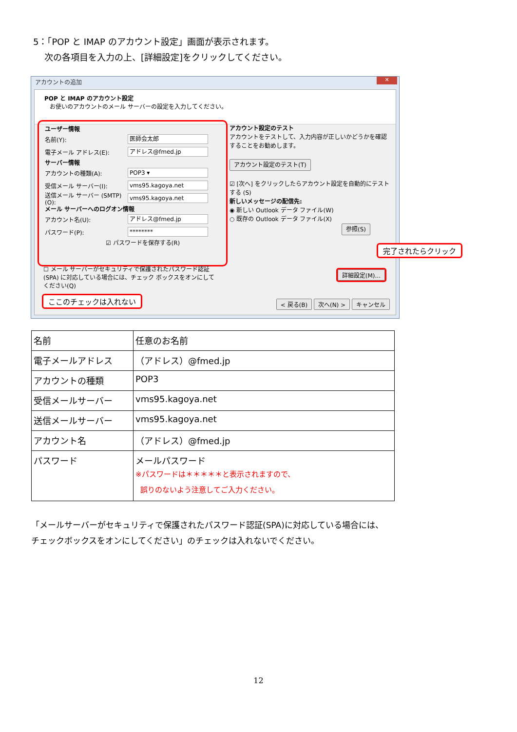5：「POP と IMAP のアカウント設定」画面が表示されます。
次の各項目を入力の上、[詳細設定]をクリックしてください。
アカウントの追加
✕
POP と IMAP のアカウント設定
お使いのアカウントのメール サーバーの設定を入力してください。
ユーザー情報
名前(Y):
医師会太郎
電子メール アドレス(E):
アドレス@fmed.jp
サーバー情報
アカウントの種類(A):
POP3 ▾
受信メール サーバー(I):
vms95.kagoya.net
送信メール サーバー (SMTP)(O):
vms95.kagoya.net
メール サーバーへのログオン情報
アカウント名(U):
アドレス@fmed.jp
パスワード(P):
********
☑ パスワードを保存する(R)
☐ メール サーバーがセキュリティで保護されたパスワード認証 (SPA) に対応している場合には、チェック ボックスをオンにしてください(Q)
アカウント設定のテスト
アカウントをテストして、入力内容が正しいかどうかを確認することをお勧めします。
アカウント設定のテスト(T)
☑ [次へ] をクリックしたらアカウント設定を自動的にテストする (S)
新しいメッセージの配信先:
◉ 新しい Outlook データ ファイル(W)
○ 既存の Outlook データ ファイル(X)
参照(S)
詳細設定(M)...
< 戻る(B) 次へ(N) > キャンセル
完了されたらクリック
ここのチェックは入れない
| 名前 | 任意のお名前 |
| 電子メールアドレス | （アドレス）@fmed.jp |
| アカウントの種類 | POP3 |
| 受信メールサーバー | vms95.kagoya.net |
| 送信メールサーバー | vms95.kagoya.net |
| アカウント名 | （アドレス）@fmed.jp |
| パスワード | メールパスワード ※パスワードは＊＊＊＊＊と表示されますので、 誤りのないよう注意してご入力ください。 |
「メールサーバーがセキュリティで保護されたパスワード認証(SPA)に対応している場合には、
チェックボックスをオンにしてください」のチェックは入れないでください。
12